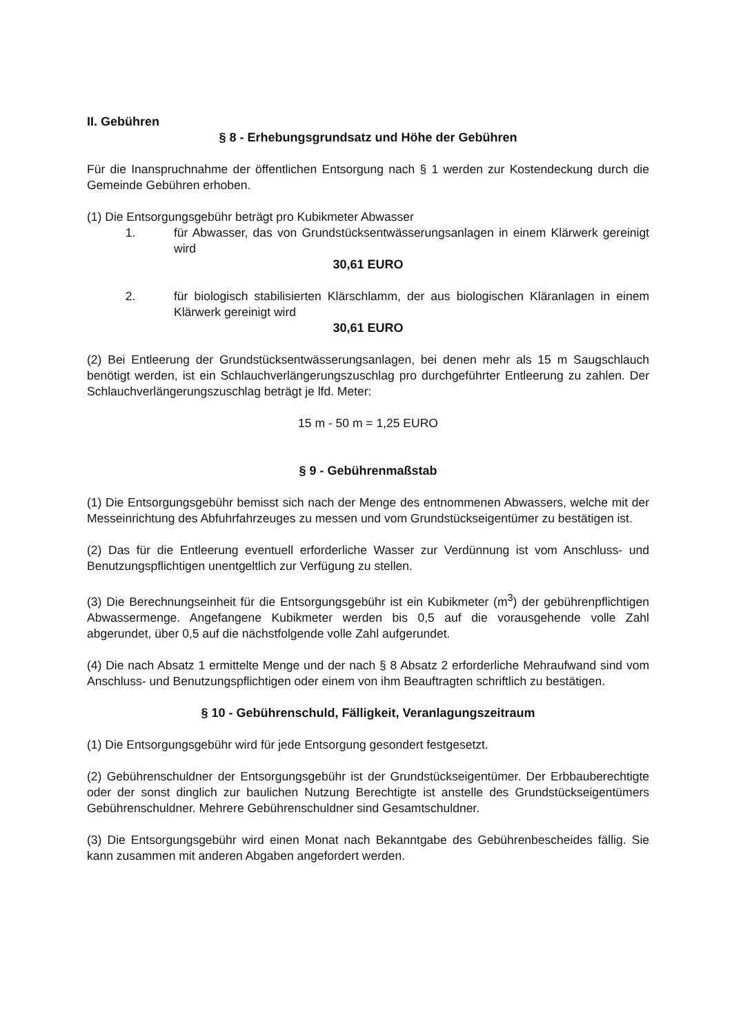II. Gebühren
§ 8 - Erhebungsgrundsatz und Höhe der Gebühren
Für die Inanspruchnahme der öffentlichen Entsorgung nach § 1 werden zur Kostendeckung durch die Gemeinde Gebühren erhoben.
(1) Die Entsorgungsgebühr beträgt pro Kubikmeter Abwasser
1. für Abwasser, das von Grundstücksentwässerungsanlagen in einem Klärwerk gereinigt wird
30,61 EURO
2. für biologisch stabilisierten Klärschlamm, der aus biologischen Kläranlagen in einem Klärwerk gereinigt wird
30,61 EURO
(2) Bei Entleerung der Grundstücksentwässerungsanlagen, bei denen mehr als 15 m Saugschlauch benötigt werden, ist ein Schlauchverlängerungszuschlag pro durchgeführter Entleerung zu zahlen. Der Schlauchverlängerungszuschlag beträgt je lfd. Meter:
15 m - 50 m = 1,25 EURO
§ 9 - Gebührenmaßstab
(1) Die Entsorgungsgebühr bemisst sich nach der Menge des entnommenen Abwassers, welche mit der Messeinrichtung des Abfuhrfahrzeuges zu messen und vom Grundstückseigentümer zu bestätigen ist.
(2) Das für die Entleerung eventuell erforderliche Wasser zur Verdünnung ist vom Anschluss- und Benutzungspflichtigen unentgeltlich zur Verfügung zu stellen.
(3) Die Berechnungseinheit für die Entsorgungsgebühr ist ein Kubikmeter (m<sup>3</sup>) der gebührenpflichtigen Abwassermenge. Angefangene Kubikmeter werden bis 0,5 auf die vorausgehende volle Zahl abgerundet, über 0,5 auf die nächstfolgende volle Zahl aufgerundet.
(4) Die nach Absatz 1 ermittelte Menge und der nach § 8 Absatz 2 erforderliche Mehraufwand sind vom Anschluss- und Benutzungspflichtigen oder einem von ihm Beauftragten schriftlich zu bestätigen.
§ 10 - Gebührenschuld, Fälligkeit, Veranlagungszeitraum
(1) Die Entsorgungsgebühr wird für jede Entsorgung gesondert festgesetzt.
(2) Gebührenschuldner der Entsorgungsgebühr ist der Grundstückseigentümer. Der Erbbauberechtigte oder der sonst dinglich zur baulichen Nutzung Berechtigte ist anstelle des Grundstückseigentümers Gebührenschuldner. Mehrere Gebührenschuldner sind Gesamtschuldner.
(3) Die Entsorgungsgebühr wird einen Monat nach Bekanntgabe des Gebührenbescheides fällig. Sie kann zusammen mit anderen Abgaben angefordert werden.